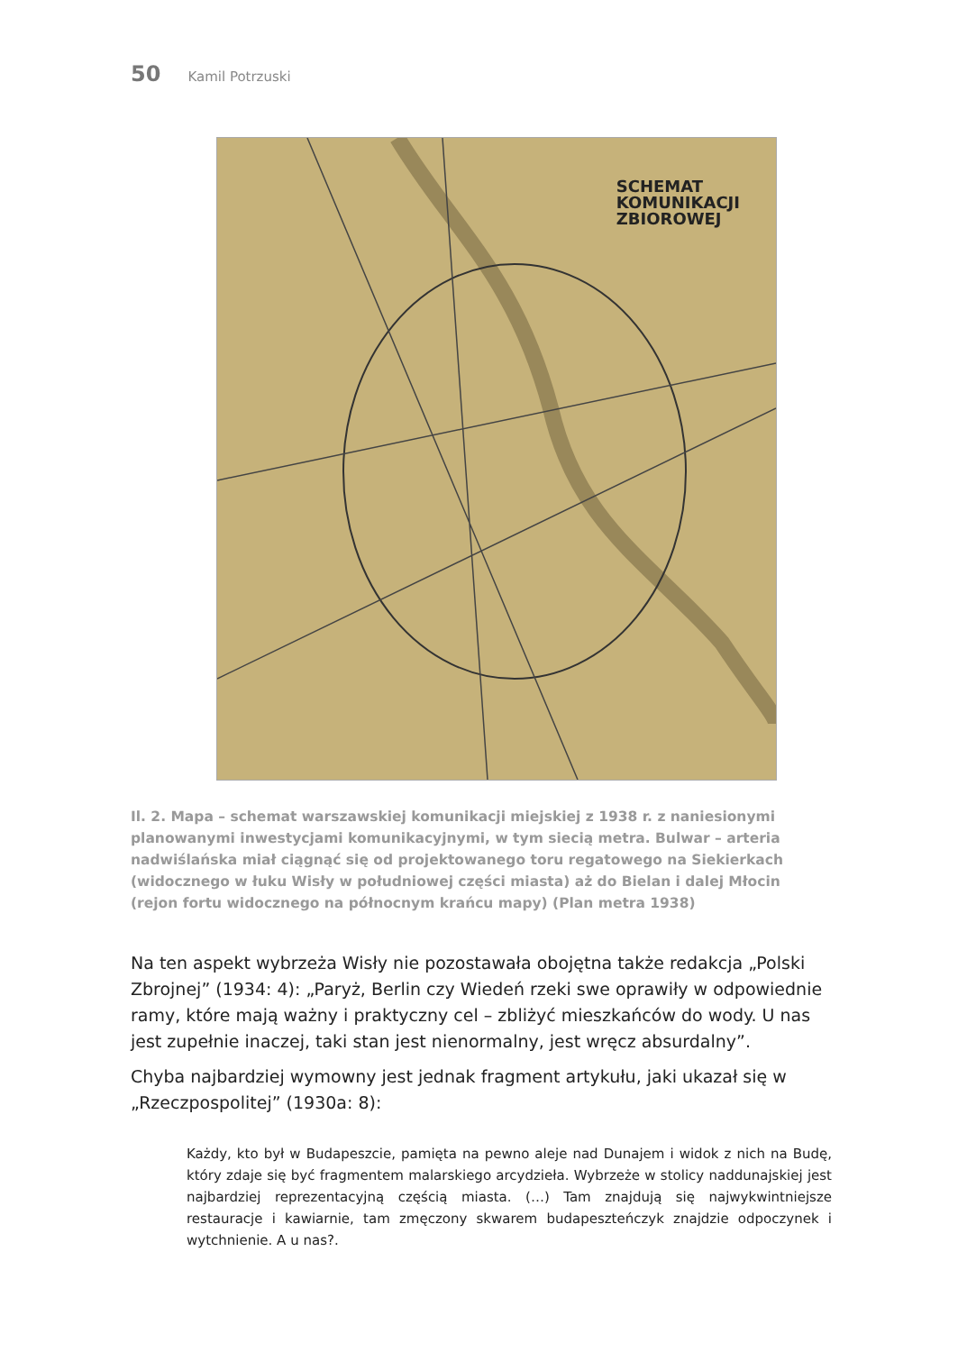50 Kamil Potrzuski
SCHEMAT
KOMUNIKACJI
ZBIOROWEJ
Il. 2. Mapa – schemat warszawskiej komunikacji miejskiej z 1938 r. z naniesionymi planowanymi inwestycjami komunikacyjnymi, w tym siecią metra. Bulwar – arteria nadwiślańska miał ciągnąć się od projektowanego toru regatowego na Siekierkach (widocznego w łuku Wisły w południowej części miasta) aż do Bielan i dalej Młocin (rejon fortu widocznego na północnym krańcu mapy) (Plan metra 1938)
Na ten aspekt wybrzeża Wisły nie pozostawała obojętna także redakcja „Polski Zbrojnej” (1934: 4): „Paryż, Berlin czy Wiedeń rzeki swe oprawiły w odpowiednie ramy, które mają ważny i praktyczny cel – zbliżyć mieszkańców do wody. U nas jest zupełnie inaczej, taki stan jest nienormalny, jest wręcz absurdalny”.
Chyba najbardziej wymowny jest jednak fragment artykułu, jaki ukazał się w „Rzeczpospolitej” (1930a: 8):
Każdy, kto był w Budapeszcie, pamięta na pewno aleje nad Dunajem i widok z nich na Budę, który zdaje się być fragmentem malarskiego arcydzieła. Wybrzeże w stolicy naddunajskiej jest najbardziej reprezentacyjną częścią miasta. (…) Tam znajdują się najwykwintniejsze restauracje i kawiarnie, tam zmęczony skwarem budapeszteńczyk znajdzie odpoczynek i wytchnienie. A u nas?.